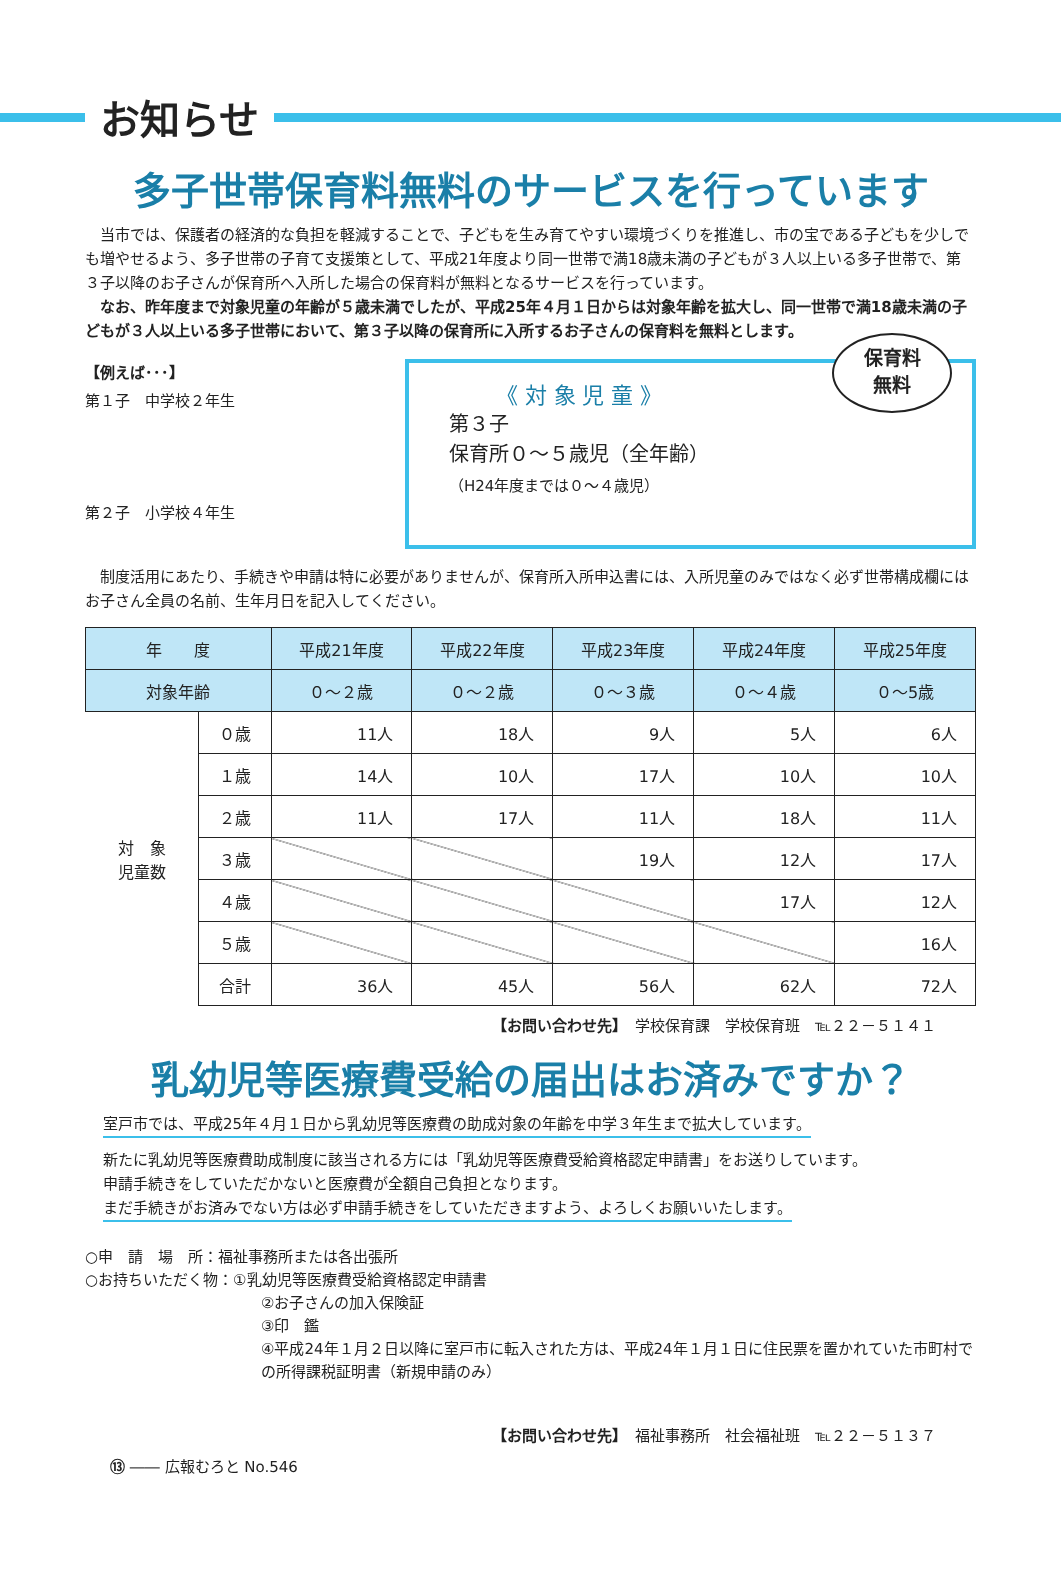お知らせ
多子世帯保育料無料のサービスを行っています
　当市では、保護者の経済的な負担を軽減することで、子どもを生み育てやすい環境づくりを推進し、市の宝である子どもを少しでも増やせるよう、多子世帯の子育て支援策として、平成21年度より同一世帯で満18歳未満の子どもが３人以上いる多子世帯で、第３子以降のお子さんが保育所へ入所した場合の保育料が無料となるサービスを行っています。
　なお、昨年度まで対象児童の年齢が５歳未満でしたが、平成25年４月１日からは対象年齢を拡大し、同一世帯で満18歳未満の子どもが３人以上いる多子世帯において、第３子以降の保育所に入所するお子さんの保育料を無料とします。
【例えば･･･】
第１子　中学校２年生
第２子　小学校４年生
《 対 象 児 童 》
第３子
保育所０～５歳児（全年齢）
（H24年度までは０～４歳児）
保育料
無料
　制度活用にあたり、手続きや申請は特に必要がありませんが、保育所入所申込書には、入所児童のみではなく必ず世帯構成欄にはお子さん全員の名前、生年月日を記入してください。
| 年 度 | | 平成21年度 | 平成22年度 | 平成23年度 | 平成24年度 | 平成25年度 |
| --- | --- | --- | --- | --- | --- | --- |
| 対象年齢 | | ０～２歳 | ０～２歳 | ０～３歳 | ０～４歳 | ０～5歳 |
| 対 象 児童数 | ０歳 | 11人 | 18人 | 9人 | 5人 | 6人 |
| | １歳 | 14人 | 10人 | 17人 | 10人 | 10人 |
| | ２歳 | 11人 | 17人 | 11人 | 18人 | 11人 |
| | ３歳 | | | 19人 | 12人 | 17人 |
| | ４歳 | | | | 17人 | 12人 |
| | ５歳 | | | | | 16人 |
| | 合計 | 36人 | 45人 | 56人 | 62人 | 72人 |
【お問い合わせ先】　学校保育課　学校保育班　℡２２－５１４１
乳幼児等医療費受給の届出はお済みですか？
室戸市では、平成25年４月１日から乳幼児等医療費の助成対象の年齢を中学３年生まで拡大しています。
新たに乳幼児等医療費助成制度に該当される方には「乳幼児等医療費受給資格認定申請書」をお送りしています。
申請手続きをしていただかないと医療費が全額自己負担となります。
まだ手続きがお済みでない方は必ず申請手続きをしていただきますよう、よろしくお願いいたします。
○申　請　場　所：福祉事務所または各出張所
○お持ちいただく物：①乳幼児等医療費受給資格認定申請書
②お子さんの加入保険証
③印　鑑
④平成24年１月２日以降に室戸市に転入された方は、平成24年１月１日に住民票を置かれていた市町村での所得課税証明書（新規申請のみ）
【お問い合わせ先】　福祉事務所　社会福祉班　℡２２－５１３７
⑬ ―― 広報むろと No.546